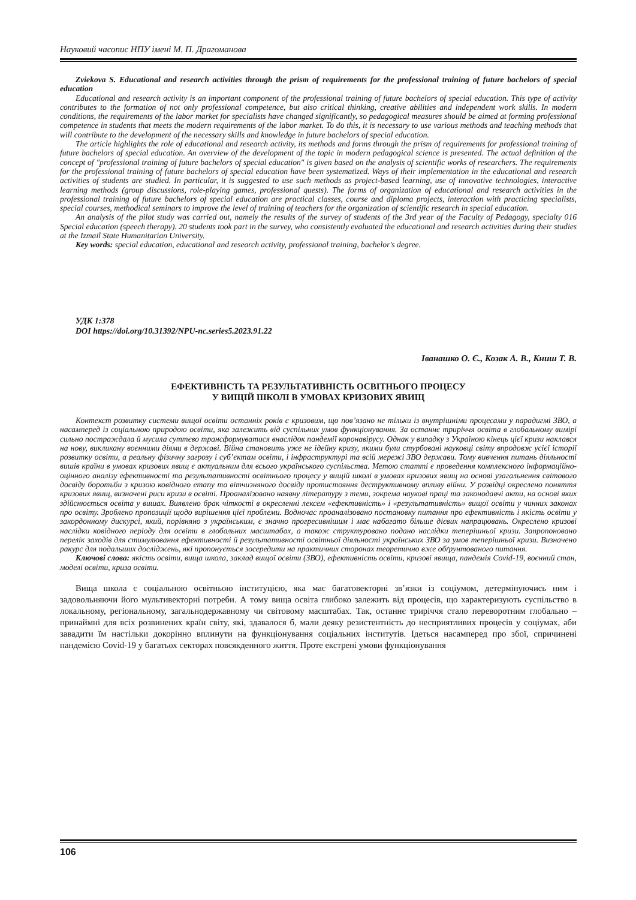Науковий часопис НПУ імені М. П. Драгоманова
Zviekova S. Educational and research activities through the prism of requirements for the professional training of future bachelors of special education
Educational and research activity is an important component of the professional training of future bachelors of special education. This type of activity contributes to the formation of not only professional competence, but also critical thinking, creative abilities and independent work skills. In modern conditions, the requirements of the labor market for specialists have changed significantly, so pedagogical measures should be aimed at forming professional competence in students that meets the modern requirements of the labor market. To do this, it is necessary to use various methods and teaching methods that will contribute to the development of the necessary skills and knowledge in future bachelors of special education.
The article highlights the role of educational and research activity, its methods and forms through the prism of requirements for professional training of future bachelors of special education. An overview of the development of the topic in modern pedagogical science is presented. The actual definition of the concept of "professional training of future bachelors of special education" is given based on the analysis of scientific works of researchers. The requirements for the professional training of future bachelors of special education have been systematized. Ways of their implementation in the educational and research activities of students are studied. In particular, it is suggested to use such methods as project-based learning, use of innovative technologies, interactive learning methods (group discussions, role-playing games, professional quests). The forms of organization of educational and research activities in the professional training of future bachelors of special education are practical classes, course and diploma projects, interaction with practicing specialists, special courses, methodical seminars to improve the level of training of teachers for the organization of scientific research in special education.
An analysis of the pilot study was carried out, namely the results of the survey of students of the 3rd year of the Faculty of Pedagogy, specialty 016 Special education (speech therapy). 20 students took part in the survey, who consistently evaluated the educational and research activities during their studies at the Izmail State Humanitarian University.
Key words: special education, educational and research activity, professional training, bachelor's degree.
УДК 1:378
DOI https://doi.org/10.31392/NPU-nc.series5.2023.91.22
Іванашко О. Є., Козак А. В., Книш Т. В.
ЕФЕКТИВНІСТЬ ТА РЕЗУЛЬТАТИВНІСТЬ ОСВІТНЬОГО ПРОЦЕСУ
У ВИЩІЙ ШКОЛІ В УМОВАХ КРИЗОВИХ ЯВИЩ
Контекст розвитку системи вищої освіти останніх років є кризовим, що пов’язано не тільки із внутрішніми процесами у парадигмі ЗВО, а насамперед із соціальною природою освіти, яка залежить від суспільних умов функціонування. За останнє триріччя освіта в глобальному вимірі сильно постраждала й мусила суттєво трансформуватися внаслідок пандемії коронавірусу. Однак у випадку з Україною кінець цієї кризи наклався на нову, викликану воєнними діями в державі. Війна становить уже не ідейну кризу, якими були стурбовані науковці світу впродовж усієї історії розвитку освіти, а реальну фізичну загрозу і суб’єктам освіти, і інфраструктурі та всій мережі ЗВО держави. Тому вивчення питань діяльності вишів країни в умовах кризових явищ є актуальним для всього українського суспільства. Метою статті є проведення комплексного інформаційно-оцінного аналізу ефективності та результативності освітнього процесу у вищій школі в умовах кризових явищ на основі узагальнення світового досвіду боротьби з кризою ковідного етапу та вітчизняного досвіду протистояння деструктивному впливу війни. У розвідці окреслено поняття кризових явищ, визначені риси кризи в освіті. Проаналізовано наявну літературу з теми, зокрема наукові праці та законодавчі акти, на основі яких здійснюється освіта у вишах. Виявлено брак чіткості в окресленні лексем «ефективність» і «результативність» вищої освіти у чинних законах про освіту. Зроблено пропозиції щодо вирішення цієї проблеми. Водночас проаналізовано постановку питання про ефективність і якість освіти у закордонному дискурсі, який, порівняно з українським, є значно прогресивнішим і має набагато більше дієвих напрацювань. Окреслено кризові наслідки ковідного періоду для освіти в глобальних масштабах, а також структуровано подано наслідки теперішньої кризи. Запропоновано перелік заходів для стимулювання ефективності й результативності освітньої діяльності українських ЗВО за умов теперішньої кризи. Визначено ракурс для подальших досліджень, які пропонується зосередити на практичних сторонах теоретично вже обґрунтованого питання.
Ключові слова: якість освіти, вища школа, заклад вищої освіти (ЗВО), ефективність освіти, кризові явища, пандемія Covid-19, воєнний стан, моделі освіти, криза освіти.
Вища школа є соціальною освітньою інституцією, яка має багатовекторні зв’язки із соціумом, детермінуючись ним і задовольняючи його мультивекторні потреби. А тому вища освіта глибоко залежить від процесів, що характеризують суспільство в локальному, регіональному, загальнодержавному чи світовому масштабах. Так, останнє триріччя стало переворотним глобально – принаймні для всіх розвинених країн світу, які, здавалося б, мали деяку резистентність до несприятливих процесів у соціумах, аби завадити їм настільки докорінно вплинути на функціонування соціальних інститутів. Ідеться насамперед про збої, спричинені пандемією Covid-19 у багатьох секторах повсякденного життя. Проте екстрені умови функціонування
106